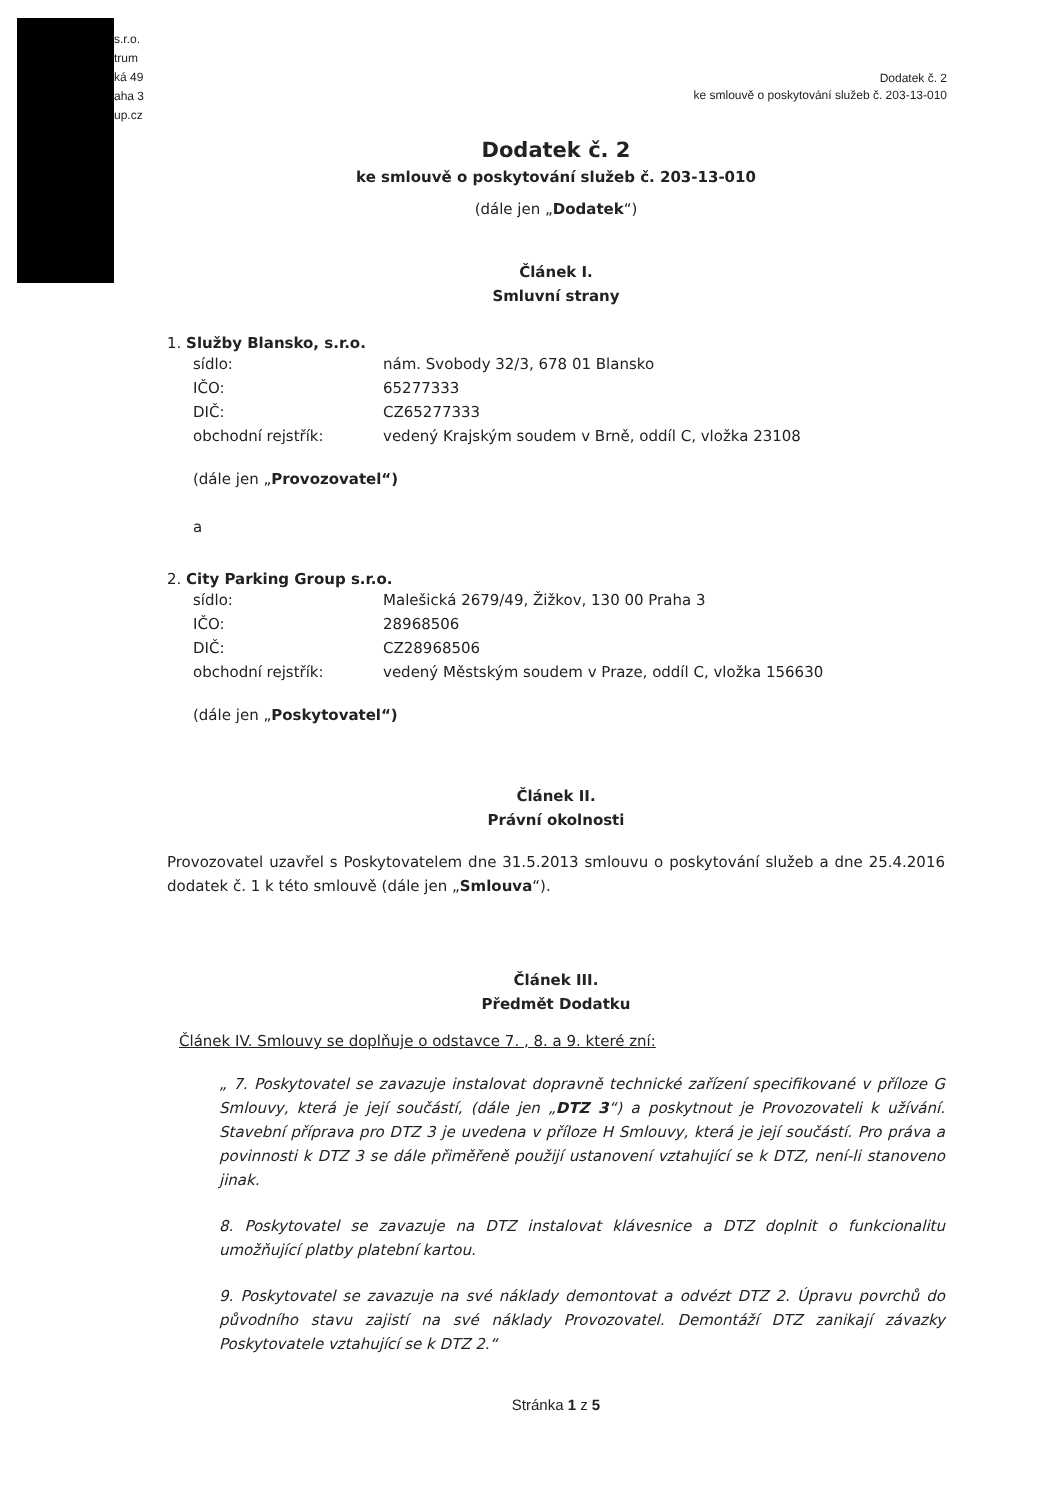s.r.o.
trum
ká 49
aha 3
up.cz
Dodatek č. 2
ke smlouvě o poskytování služeb č. 203-13-010
Dodatek č. 2
ke smlouvě o poskytování služeb č. 203-13-010
(dále jen „Dodatek“)
Článek I.
Smluvní strany
1. Služby Blansko, s.r.o.
sídlo: nám. Svobody 32/3, 678 01 Blansko
IČO: 65277333
DIČ: CZ65277333
obchodní rejstřík: vedený Krajským soudem v Brně, oddíl C, vložka 23108
(dále jen „Provozovatel“)
a
2. City Parking Group s.r.o.
sídlo: Malešická 2679/49, Žižkov, 130 00 Praha 3
IČO: 28968506
DIČ: CZ28968506
obchodní rejstřík: vedený Městským soudem v Praze, oddíl C, vložka 156630
(dále jen „Poskytovatel“)
Článek II.
Právní okolnosti
Provozovatel uzavřel s Poskytovatelem dne 31.5.2013 smlouvu o poskytování služeb a dne 25.4.2016 dodatek č. 1 k této smlouvě (dále jen „Smlouva“).
Článek III.
Předmět Dodatku
Článek IV. Smlouvy se doplňuje o odstavce 7. , 8. a 9. které zní:
„ 7. Poskytovatel se zavazuje instalovat dopravně technické zařízení specifikované v příloze G Smlouvy, která je její součástí, (dále jen „DTZ 3“) a poskytnout je Provozovateli k užívání. Stavební příprava pro DTZ 3 je uvedena v příloze H Smlouvy, která je její součástí. Pro práva a povinnosti k DTZ 3 se dále přiměřeně použijí ustanovení vztahující se k DTZ, není-li stanoveno jinak.
8. Poskytovatel se zavazuje na DTZ instalovat klávesnice a DTZ doplnit o funkcionalitu umožňující platby platební kartou.
9. Poskytovatel se zavazuje na své náklady demontovat a odvézt DTZ 2. Úpravu povrchů do původního stavu zajistí na své náklady Provozovatel. Demontáží DTZ zanikají závazky Poskytovatele vztahující se k DTZ 2.“
Stránka 1 z 5